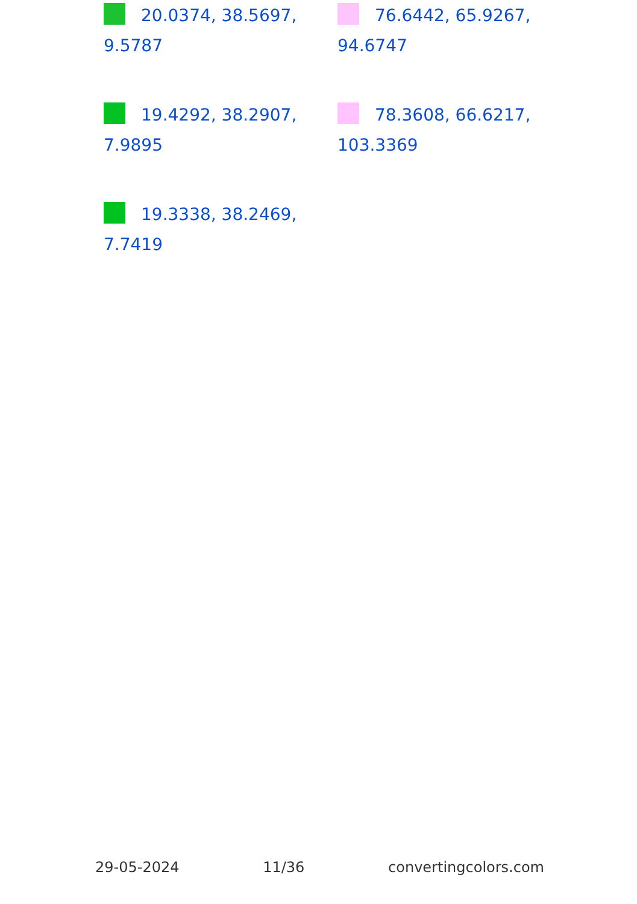20.0374, 38.5697, 9.5787
76.6442, 65.9267, 94.6747
19.4292, 38.2907, 7.9895
78.3608, 66.6217, 103.3369
19.3338, 38.2469, 7.7419
29-05-2024 11/36 convertingcolors.com